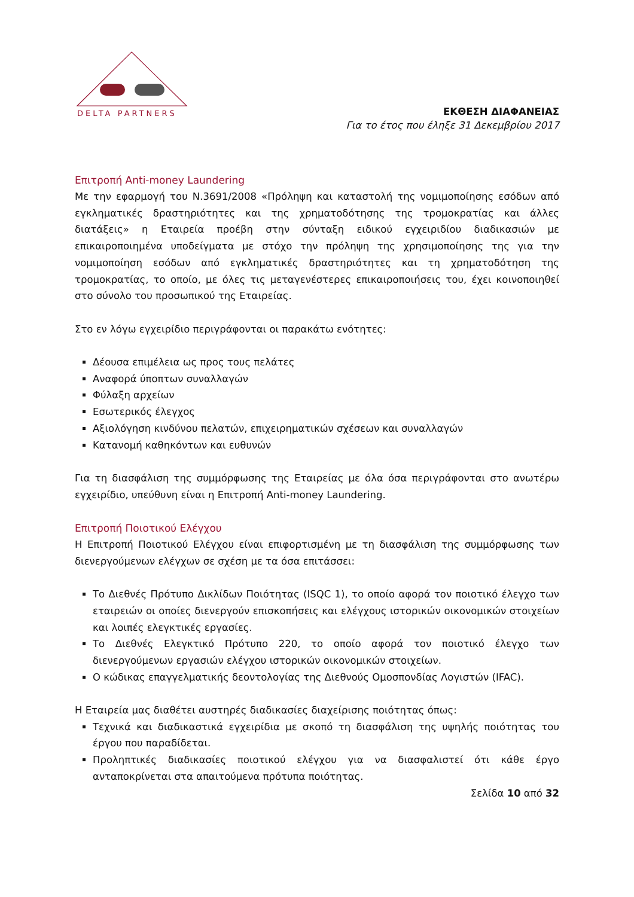DELTA PARTNERS
ΕΚΘΕΣΗ ΔΙΑΦΑΝΕΙΑΣ
Για το έτος που έληξε 31 Δεκεμβρίου 2017
Επιτροπή Anti-money Laundering
Με την εφαρμογή του Ν.3691/2008 «Πρόληψη και καταστολή της νομιμοποίησης εσόδων από εγκληματικές δραστηριότητες και της χρηματοδότησης της τρομοκρατίας και άλλες διατάξεις» η Εταιρεία προέβη στην σύνταξη ειδικού εγχειριδίου διαδικασιών με επικαιροποιημένα υποδείγματα με στόχο την πρόληψη της χρησιμοποίησης της για την νομιμοποίηση εσόδων από εγκληματικές δραστηριότητες και τη χρηματοδότηση της τρομοκρατίας, το οποίο, με όλες τις μεταγενέστερες επικαιροποιήσεις του, έχει κοινοποιηθεί στο σύνολο του προσωπικού της Εταιρείας.
Στο εν λόγω εγχειρίδιο περιγράφονται οι παρακάτω ενότητες:
Δέουσα επιμέλεια ως προς τους πελάτες
Αναφορά ύποπτων συναλλαγών
Φύλαξη αρχείων
Εσωτερικός έλεγχος
Αξιολόγηση κινδύνου πελατών, επιχειρηματικών σχέσεων και συναλλαγών
Κατανομή καθηκόντων και ευθυνών
Για τη διασφάλιση της συμμόρφωσης της Εταιρείας με όλα όσα περιγράφονται στο ανωτέρω εγχειρίδιο, υπεύθυνη είναι η Επιτροπή Anti-money Laundering.
Επιτροπή Ποιοτικού Ελέγχου
Η Επιτροπή Ποιοτικού Ελέγχου είναι επιφορτισμένη με τη διασφάλιση της συμμόρφωσης των διενεργούμενων ελέγχων σε σχέση με τα όσα επιτάσσει:
Το Διεθνές Πρότυπο Δικλίδων Ποιότητας (ISQC 1), το οποίο αφορά τον ποιοτικό έλεγχο των εταιρειών οι οποίες διενεργούν επισκοπήσεις και ελέγχους ιστορικών οικονομικών στοιχείων και λοιπές ελεγκτικές εργασίες.
Το Διεθνές Ελεγκτικό Πρότυπο 220, το οποίο αφορά τον ποιοτικό έλεγχο των διενεργούμενων εργασιών ελέγχου ιστορικών οικονομικών στοιχείων.
Ο κώδικας επαγγελματικής δεοντολογίας της Διεθνούς Ομοσπονδίας Λογιστών (IFAC).
Η Εταιρεία μας διαθέτει αυστηρές διαδικασίες διαχείρισης ποιότητας όπως:
Τεχνικά και διαδικαστικά εγχειρίδια με σκοπό τη διασφάλιση της υψηλής ποιότητας του έργου που παραδίδεται.
Προληπτικές διαδικασίες ποιοτικού ελέγχου για να διασφαλιστεί ότι κάθε έργο ανταποκρίνεται στα απαιτούμενα πρότυπα ποιότητας.
Σελίδα 10 από 32